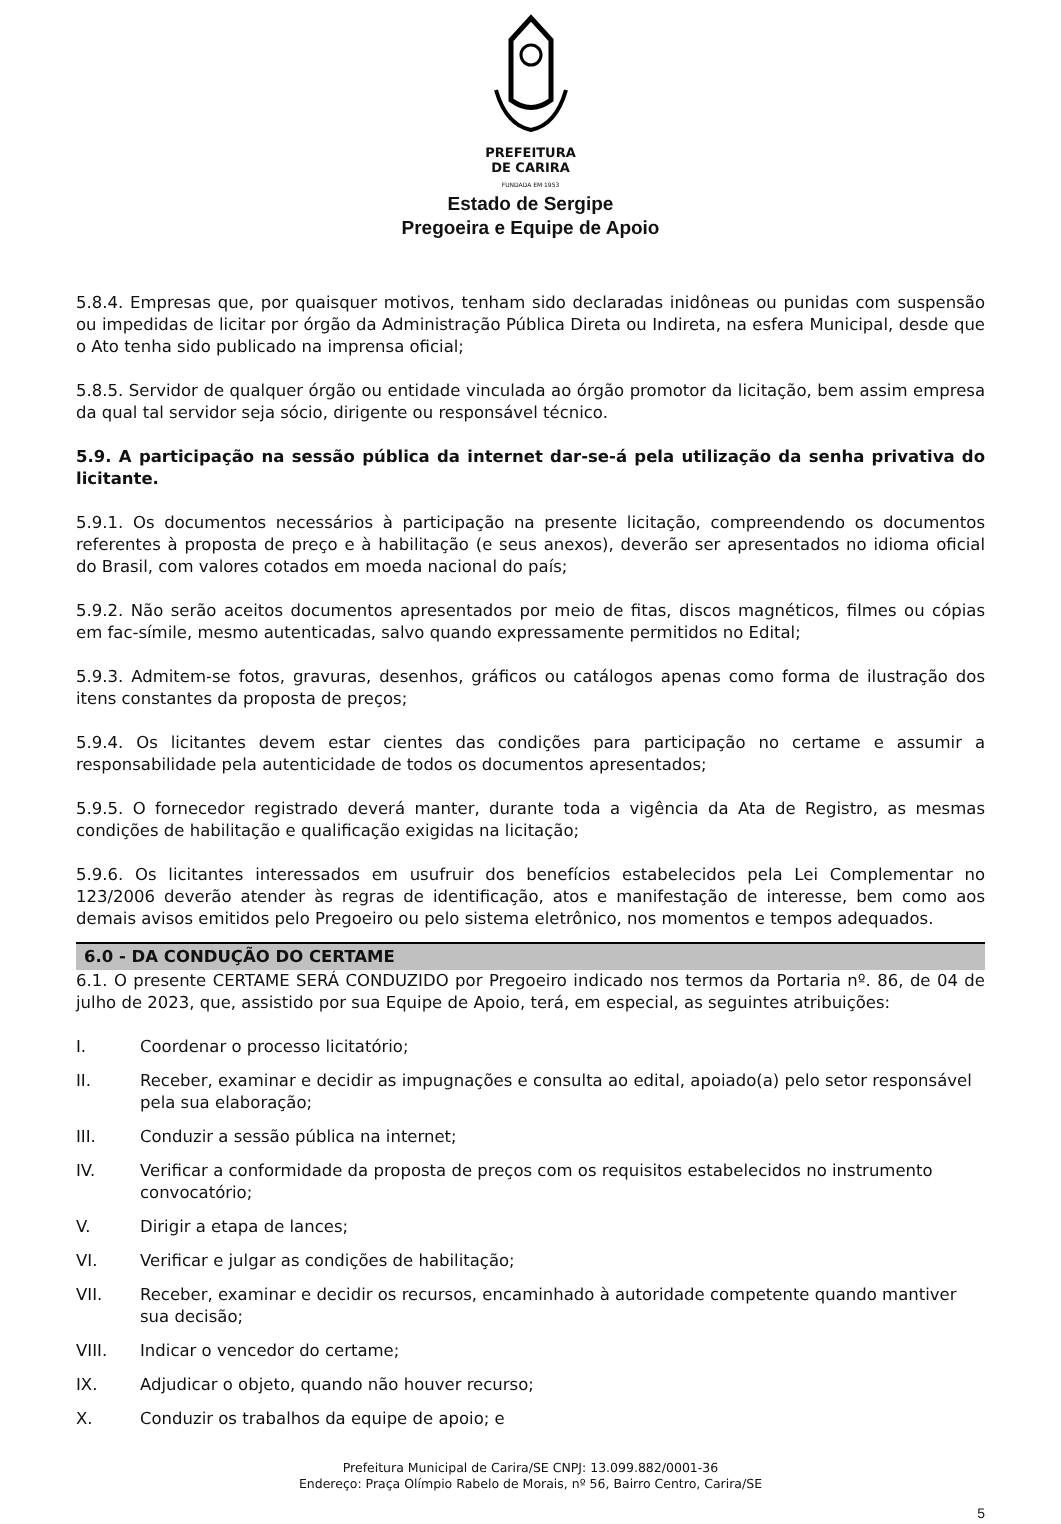PREFEITURA
DE CARIRA
FUNDADA EM 1953
Estado de Sergipe
Pregoeira e Equipe de Apoio
5.8.4. Empresas que, por quaisquer motivos, tenham sido declaradas inidôneas ou punidas com suspensão ou impedidas de licitar por órgão da Administração Pública Direta ou Indireta, na esfera Municipal, desde que o Ato tenha sido publicado na imprensa oficial;
5.8.5. Servidor de qualquer órgão ou entidade vinculada ao órgão promotor da licitação, bem assim empresa da qual tal servidor seja sócio, dirigente ou responsável técnico.
5.9. A participação na sessão pública da internet dar-se-á pela utilização da senha privativa do licitante.
5.9.1. Os documentos necessários à participação na presente licitação, compreendendo os documentos referentes à proposta de preço e à habilitação (e seus anexos), deverão ser apresentados no idioma oficial do Brasil, com valores cotados em moeda nacional do país;
5.9.2. Não serão aceitos documentos apresentados por meio de fitas, discos magnéticos, filmes ou cópias em fac-símile, mesmo autenticadas, salvo quando expressamente permitidos no Edital;
5.9.3. Admitem-se fotos, gravuras, desenhos, gráficos ou catálogos apenas como forma de ilustração dos itens constantes da proposta de preços;
5.9.4. Os licitantes devem estar cientes das condições para participação no certame e assumir a responsabilidade pela autenticidade de todos os documentos apresentados;
5.9.5. O fornecedor registrado deverá manter, durante toda a vigência da Ata de Registro, as mesmas condições de habilitação e qualificação exigidas na licitação;
5.9.6. Os licitantes interessados em usufruir dos benefícios estabelecidos pela Lei Complementar no 123/2006 deverão atender às regras de identificação, atos e manifestação de interesse, bem como aos demais avisos emitidos pelo Pregoeiro ou pelo sistema eletrônico, nos momentos e tempos adequados.
6.0 - DA CONDUÇÃO DO CERTAME
6.1. O presente CERTAME SERÁ CONDUZIDO por Pregoeiro indicado nos termos da Portaria nº. 86, de 04 de julho de 2023, que, assistido por sua Equipe de Apoio, terá, em especial, as seguintes atribuições:
I. Coordenar o processo licitatório;
II. Receber, examinar e decidir as impugnações e consulta ao edital, apoiado(a) pelo setor responsável pela sua elaboração;
III. Conduzir a sessão pública na internet;
IV. Verificar a conformidade da proposta de preços com os requisitos estabelecidos no instrumento convocatório;
V. Dirigir a etapa de lances;
VI. Verificar e julgar as condições de habilitação;
VII. Receber, examinar e decidir os recursos, encaminhado à autoridade competente quando mantiver sua decisão;
VIII. Indicar o vencedor do certame;
IX. Adjudicar o objeto, quando não houver recurso;
X. Conduzir os trabalhos da equipe de apoio; e
Prefeitura Municipal de Carira/SE CNPJ: 13.099.882/0001-36
Endereço: Praça Olímpio Rabelo de Morais, nº 56, Bairro Centro, Carira/SE
5